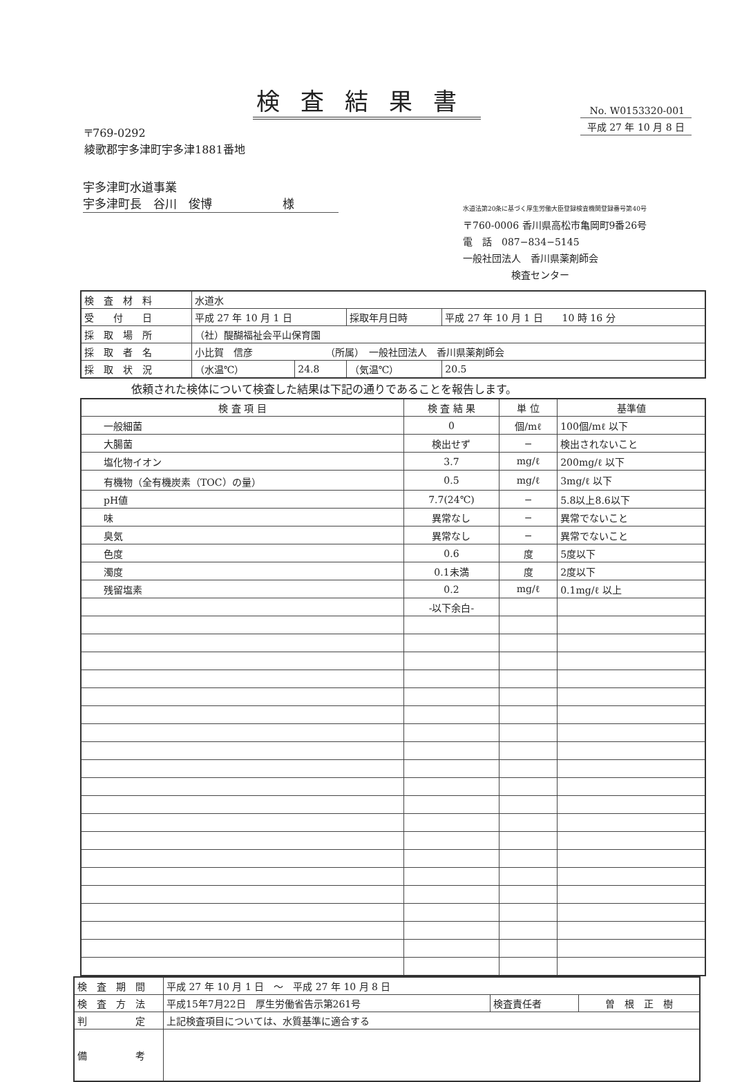検査結果書
No. W0153320-001
平成 27 年 10 月 8 日
〒769-0292
綾歌郡宇多津町宇多津1881番地
宇多津町水道事業
宇多津町長　谷川　俊博　　　　　　様
水道法第20条に基づく厚生労働大臣登録検査機関登録番号第40号
〒760-0006 香川県高松市亀岡町9番26号
電　話　087−834−5145
一般社団法人　香川県薬剤師会
　　　　　検査センター
| 検 査 材 料 | 水道水 | | | |
| 受 付 日 | 平成 27 年 10 月 1 日 | | 採取年月日時 | 平成 27 年 10 月 1 日 10 時 16 分 |
| 採 取 場 所 | （社）醍醐福祉会平山保育園 | | | |
| 採 取 者 名 | 小比賀 信彦 （所属） 一般社団法人 香川県薬剤師会 | | | |
| 採 取 状 況 | （水温℃） | 24.8 | （気温℃） | 20.5 |
依頼された検体について検査した結果は下記の通りであることを報告します。
| 検 査 項 目 | 検 査 結 果 | 単 位 | 基準値 |
| --- | --- | --- | --- |
| 一般細菌 | 0 | 個/mℓ | 100個/mℓ 以下 |
| 大腸菌 | 検出せず | − | 検出されないこと |
| 塩化物イオン | 3.7 | mg/ℓ | 200mg/ℓ 以下 |
| 有機物（全有機炭素（TOC）の量） | 0.5 | mg/ℓ | 3mg/ℓ 以下 |
| pH値 | 7.7(24℃) | − | 5.8以上8.6以下 |
| 味 | 異常なし | − | 異常でないこと |
| 臭気 | 異常なし | − | 異常でないこと |
| 色度 | 0.6 | 度 | 5度以下 |
| 濁度 | 0.1未満 | 度 | 2度以下 |
| 残留塩素 | 0.2 | mg/ℓ | 0.1mg/ℓ 以上 |
| | -以下余白- | | |
| 検 査 期 間 | 平成 27 年 10 月 1 日 ～ 平成 27 年 10 月 8 日 | | |
| 検 査 方 法 | 平成15年7月22日 厚生労働省告示第261号 | 検査責任者 | 曽 根 正 樹 |
| 判 定 | 上記検査項目については、水質基準に適合する | | |
| 備 考 | | | |